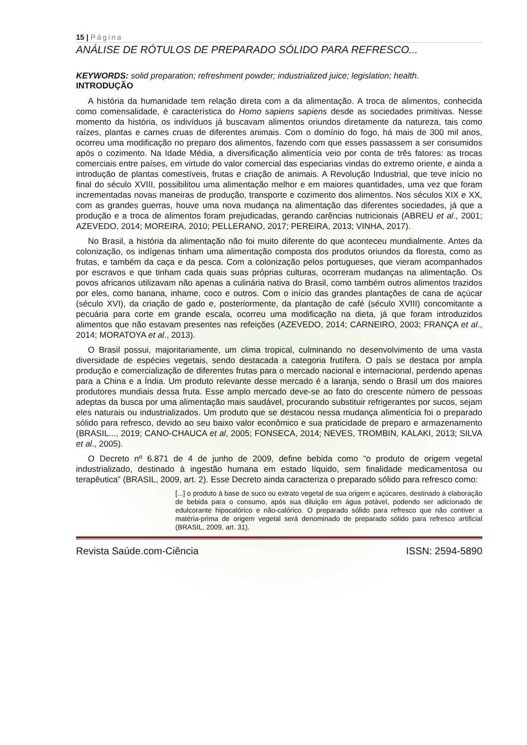15 | Página
ANÁLISE DE RÓTULOS DE PREPARADO SÓLIDO PARA REFRESCO...
KEYWORDS: solid preparation; refreshment powder; industrialized juice; legislation; health.
INTRODUÇÃO
A história da humanidade tem relação direta com a da alimentação. A troca de alimentos, conhecida como comensalidade, é característica do Homo sapiens sapiens desde as sociedades primitivas. Nesse momento da história, os indivíduos já buscavam alimentos oriundos diretamente da natureza, tais como raízes, plantas e carnes cruas de diferentes animais. Com o domínio do fogo, há mais de 300 mil anos, ocorreu uma modificação no preparo dos alimentos, fazendo com que esses passassem a ser consumidos após o cozimento. Na Idade Média, a diversificação alimentícia veio por conta de três fatores: as trocas comerciais entre países, em virtude do valor comercial das especiarias vindas do extremo oriente, e ainda a introdução de plantas comestíveis, frutas e criação de animais. A Revolução Industrial, que teve início no final do século XVIII, possibilitou uma alimentação melhor e em maiores quantidades, uma vez que foram incrementadas novas maneiras de produção, transporte e cozimento dos alimentos. Nos séculos XIX e XX, com as grandes guerras, houve uma nova mudança na alimentação das diferentes sociedades, já que a produção e a troca de alimentos foram prejudicadas, gerando carências nutricionais (ABREU et al., 2001; AZEVEDO, 2014; MOREIRA, 2010; PELLERANO, 2017; PEREIRA, 2013; VINHA, 2017).
No Brasil, a história da alimentação não foi muito diferente do que aconteceu mundialmente. Antes da colonização, os indígenas tinham uma alimentação composta dos produtos oriundos da floresta, como as frutas, e também da caça e da pesca. Com a colonização pelos portugueses, que vieram acompanhados por escravos e que tinham cada quais suas próprias culturas, ocorreram mudanças na alimentação. Os povos africanos utilizavam não apenas a culinária nativa do Brasil, como também outros alimentos trazidos por eles, como banana, inhame, coco e outros. Com o início das grandes plantações de cana de açúcar (século XVI), da criação de gado e, posteriormente, da plantação de café (século XVIII) concomitante a pecuária para corte em grande escala, ocorreu uma modificação na dieta, já que foram introduzidos alimentos que não estavam presentes nas refeições (AZEVEDO, 2014; CARNEIRO, 2003; FRANÇA et al., 2014; MORATOYA et al., 2013).
O Brasil possui, majoritariamente, um clima tropical, culminando no desenvolvimento de uma vasta diversidade de espécies vegetais, sendo destacada a categoria frutífera. O país se destaca por ampla produção e comercialização de diferentes frutas para o mercado nacional e internacional, perdendo apenas para a China e a Índia. Um produto relevante desse mercado é a laranja, sendo o Brasil um dos maiores produtores mundiais dessa fruta. Esse amplo mercado deve-se ao fato do crescente número de pessoas adeptas da busca por uma alimentação mais saudável, procurando substituir refrigerantes por sucos, sejam eles naturais ou industrializados. Um produto que se destacou nessa mudança alimentícia foi o preparado sólido para refresco, devido ao seu baixo valor econômico e sua praticidade de preparo e armazenamento (BRASIL..., 2019; CANO-CHAUCA et al, 2005; FONSECA, 2014; NEVES, TROMBIN, KALAKI, 2013; SILVA et al., 2005).
O Decreto nº 6.871 de 4 de junho de 2009, define bebida como “o produto de origem vegetal industrializado, destinado à ingestão humana em estado líquido, sem finalidade medicamentosa ou terapêutica” (BRASIL, 2009, art. 2). Esse Decreto ainda caracteriza o preparado sólido para refresco como:
[...] o produto à base de suco ou extrato vegetal de sua origem e açúcares, destinado à elaboração de bebida para o consumo, após sua diluição em água potável, podendo ser adicionado de edulcorante hipocalórico e não-calórico. O preparado sólido para refresco que não contiver a matéria-prima de origem vegetal será denominado de preparado sólido para refresco artificial (BRASIL, 2009, art. 31).
Revista Saúde.com-Ciência ISSN: 2594-5890